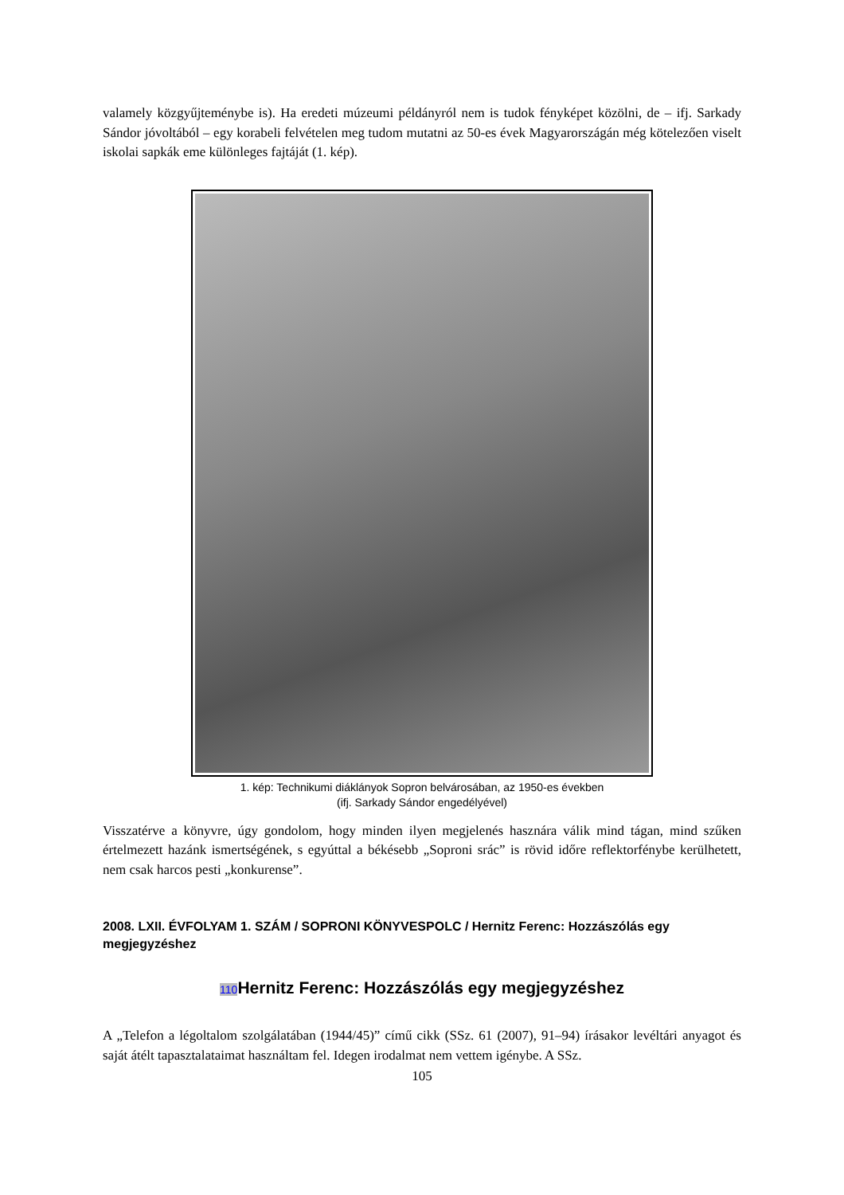valamely közgyűjteménybe is). Ha eredeti múzeumi példányról nem is tudok fényképet közölni, de – ifj. Sarkady Sándor jóvoltából – egy korabeli felvételen meg tudom mutatni az 50-es évek Magyarországán még kötelezően viselt iskolai sapkák eme különleges fajtáját (1. kép).
1. kép: Technikumi diáklányok Sopron belvárosában, az 1950-es években
(ifj. Sarkady Sándor engedélyével)
Visszatérve a könyvre, úgy gondolom, hogy minden ilyen megjelenés hasznára válik mind tágan, mind szűken értelmezett hazánk ismertségének, s egyúttal a békésebb „Soproni srác” is rövid időre reflektorfénybe kerülhetett, nem csak harcos pesti „konkurense”.
2008. LXII. ÉVFOLYAM 1. SZÁM / SOPRONI KÖNYVESPOLC / Hernitz Ferenc: Hozzászólás egy megjegyzéshez
110 Hernitz Ferenc: Hozzászólás egy megjegyzéshez
A „Telefon a légoltalom szolgálatában (1944/45)” című cikk (SSz. 61 (2007), 91–94) írásakor levéltári anyagot és saját átélt tapasztalataimat használtam fel. Idegen irodalmat nem vettem igénybe. A SSz.
105